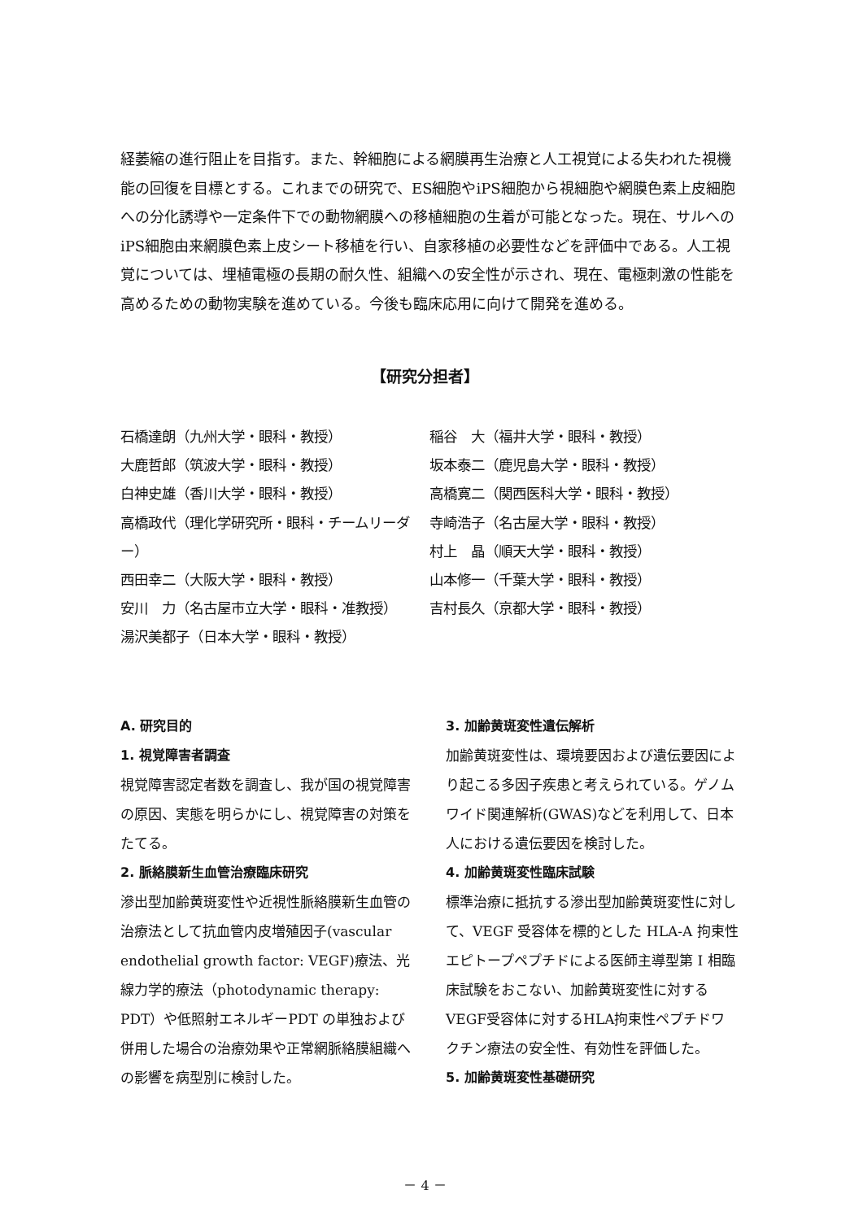経萎縮の進行阻止を目指す。また、幹細胞による網膜再生治療と人工視覚による失われた視機能の回復を目標とする。これまでの研究で、ES細胞やiPS細胞から視細胞や網膜色素上皮細胞への分化誘導や一定条件下での動物網膜への移植細胞の生着が可能となった。現在、サルへのiPS細胞由来網膜色素上皮シート移植を行い、自家移植の必要性などを評価中である。人工視覚については、埋植電極の長期の耐久性、組織への安全性が示され、現在、電極刺激の性能を高めるための動物実験を進めている。今後も臨床応用に向けて開発を進める。
【研究分担者】
石橋達朗（九州大学・眼科・教授）
大鹿哲郎（筑波大学・眼科・教授）
白神史雄（香川大学・眼科・教授）
高橋政代（理化学研究所・眼科・チームリーダー）
西田幸二（大阪大学・眼科・教授）
安川　力（名古屋市立大学・眼科・准教授）
湯沢美都子（日本大学・眼科・教授）
稲谷　大（福井大学・眼科・教授）
坂本泰二（鹿児島大学・眼科・教授）
高橋寛二（関西医科大学・眼科・教授）
寺崎浩子（名古屋大学・眼科・教授）
村上　晶（順天大学・眼科・教授）
山本修一（千葉大学・眼科・教授）
吉村長久（京都大学・眼科・教授）
A. 研究目的
1. 視覚障害者調査
視覚障害認定者数を調査し、我が国の視覚障害の原因、実態を明らかにし、視覚障害の対策をたてる。
2. 脈絡膜新生血管治療臨床研究
滲出型加齢黄斑変性や近視性脈絡膜新生血管の治療法として抗血管内皮増殖因子(vascular endothelial growth factor: VEGF)療法、光線力学的療法（photodynamic therapy: PDT）や低照射エネルギーPDT の単独および併用した場合の治療効果や正常網脈絡膜組織への影響を病型別に検討した。
3. 加齢黄斑変性遺伝解析
加齢黄斑変性は、環境要因および遺伝要因により起こる多因子疾患と考えられている。ゲノムワイド関連解析(GWAS)などを利用して、日本人における遺伝要因を検討した。
4. 加齢黄斑変性臨床試験
標準治療に抵抗する滲出型加齢黄斑変性に対して、VEGF 受容体を標的とした HLA-A 拘束性エピトープペプチドによる医師主導型第 I 相臨床試験をおこない、加齢黄斑変性に対するVEGF受容体に対するHLA拘束性ペプチドワクチン療法の安全性、有効性を評価した。
5. 加齢黄斑変性基礎研究
－ 4 －